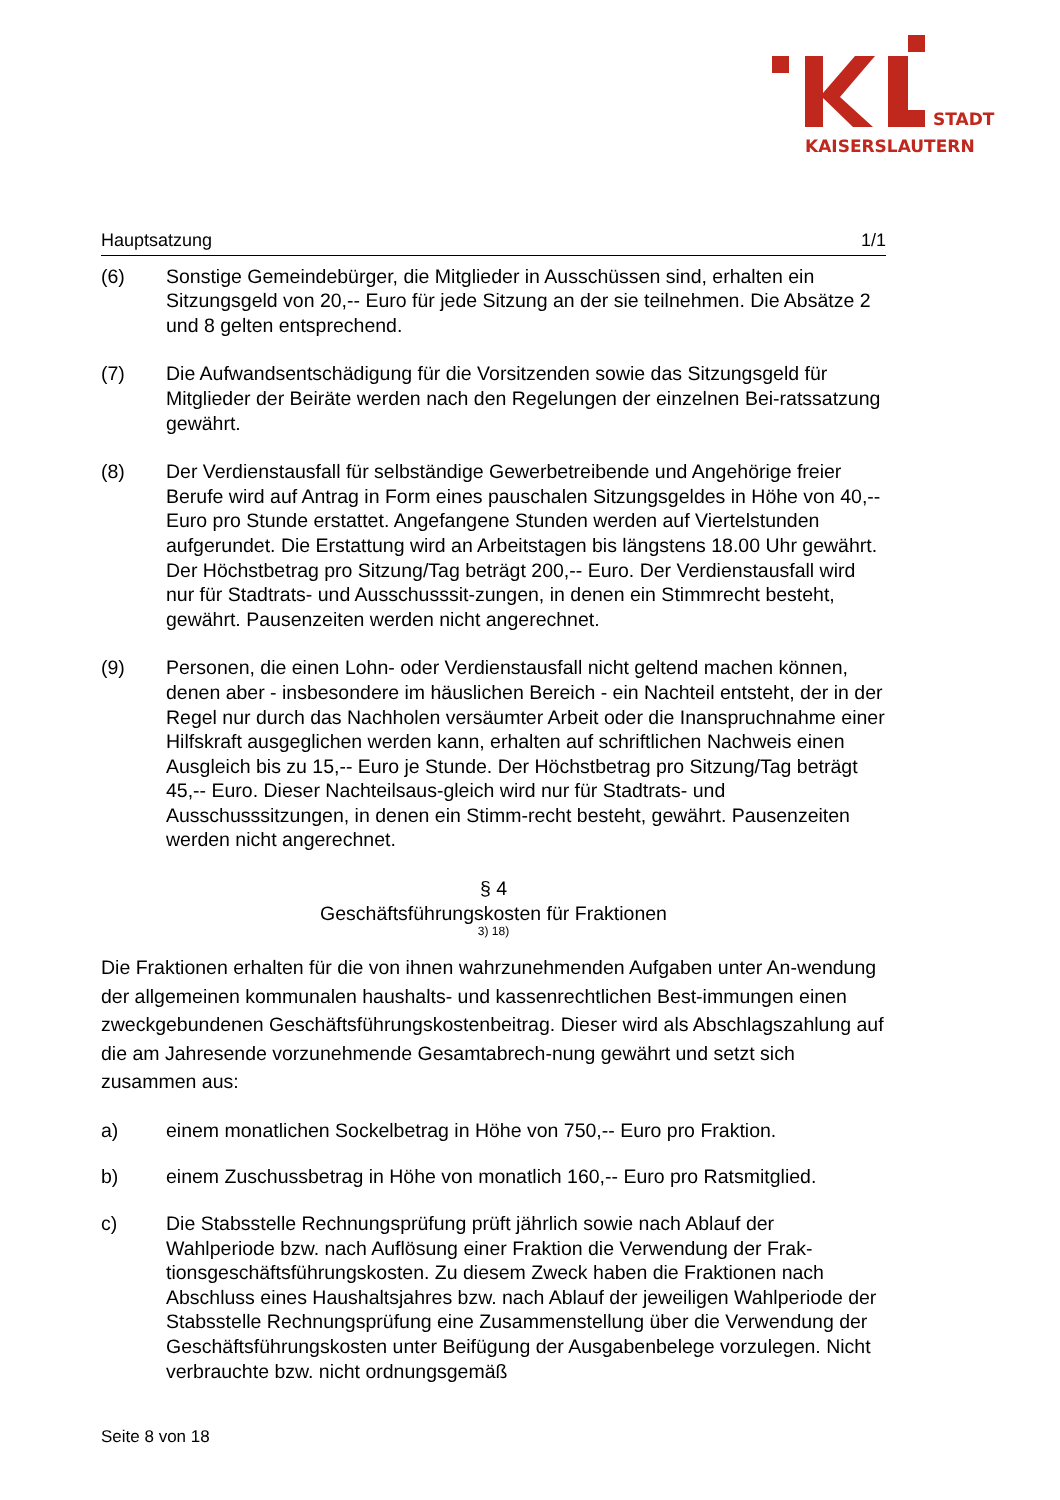STADT
KAISERSLAUTERN
Hauptsatzung 1/1
(6) Sonstige Gemeindebürger, die Mitglieder in Ausschüssen sind, erhalten ein Sitzungsgeld von 20,-- Euro für jede Sitzung an der sie teilnehmen. Die Absätze 2 und 8 gelten entsprechend.
(7) Die Aufwandsentschädigung für die Vorsitzenden sowie das Sitzungsgeld für Mitglieder der Beiräte werden nach den Regelungen der einzelnen Bei-ratssatzung gewährt.
(8) Der Verdienstausfall für selbständige Gewerbetreibende und Angehörige freier Berufe wird auf Antrag in Form eines pauschalen Sitzungsgeldes in Höhe von 40,-- Euro pro Stunde erstattet. Angefangene Stunden werden auf Viertelstunden aufgerundet. Die Erstattung wird an Arbeitstagen bis längstens 18.00 Uhr gewährt. Der Höchstbetrag pro Sitzung/Tag beträgt 200,-- Euro. Der Verdienstausfall wird nur für Stadtrats- und Ausschusssit-zungen, in denen ein Stimmrecht besteht, gewährt. Pausenzeiten werden nicht angerechnet.
(9) Personen, die einen Lohn- oder Verdienstausfall nicht geltend machen können, denen aber - insbesondere im häuslichen Bereich - ein Nachteil entsteht, der in der Regel nur durch das Nachholen versäumter Arbeit oder die Inanspruchnahme einer Hilfskraft ausgeglichen werden kann, erhalten auf schriftlichen Nachweis einen Ausgleich bis zu 15,-- Euro je Stunde. Der Höchstbetrag pro Sitzung/Tag beträgt 45,-- Euro. Dieser Nachteilsaus-gleich wird nur für Stadtrats- und Ausschusssitzungen, in denen ein Stimm-recht besteht, gewährt. Pausenzeiten werden nicht angerechnet.
§ 4
Geschäftsführungskosten für Fraktionen
3) 18)
Die Fraktionen erhalten für die von ihnen wahrzunehmenden Aufgaben unter An-wendung der allgemeinen kommunalen haushalts- und kassenrechtlichen Best-immungen einen zweckgebundenen Geschäftsführungskostenbeitrag. Dieser wird als Abschlagszahlung auf die am Jahresende vorzunehmende Gesamtabrech-nung gewährt und setzt sich zusammen aus:
a) einem monatlichen Sockelbetrag in Höhe von 750,-- Euro pro Fraktion.
b) einem Zuschussbetrag in Höhe von monatlich 160,-- Euro pro Ratsmitglied.
c) Die Stabsstelle Rechnungsprüfung prüft jährlich sowie nach Ablauf der Wahlperiode bzw. nach Auflösung einer Fraktion die Verwendung der Frak-tionsgeschäftsführungskosten. Zu diesem Zweck haben die Fraktionen nach Abschluss eines Haushaltsjahres bzw. nach Ablauf der jeweiligen Wahlperiode der Stabsstelle Rechnungsprüfung eine Zusammenstellung über die Verwendung der Geschäftsführungskosten unter Beifügung der Ausgabenbelege vorzulegen. Nicht verbrauchte bzw. nicht ordnungsgemäß
Seite 8 von 18